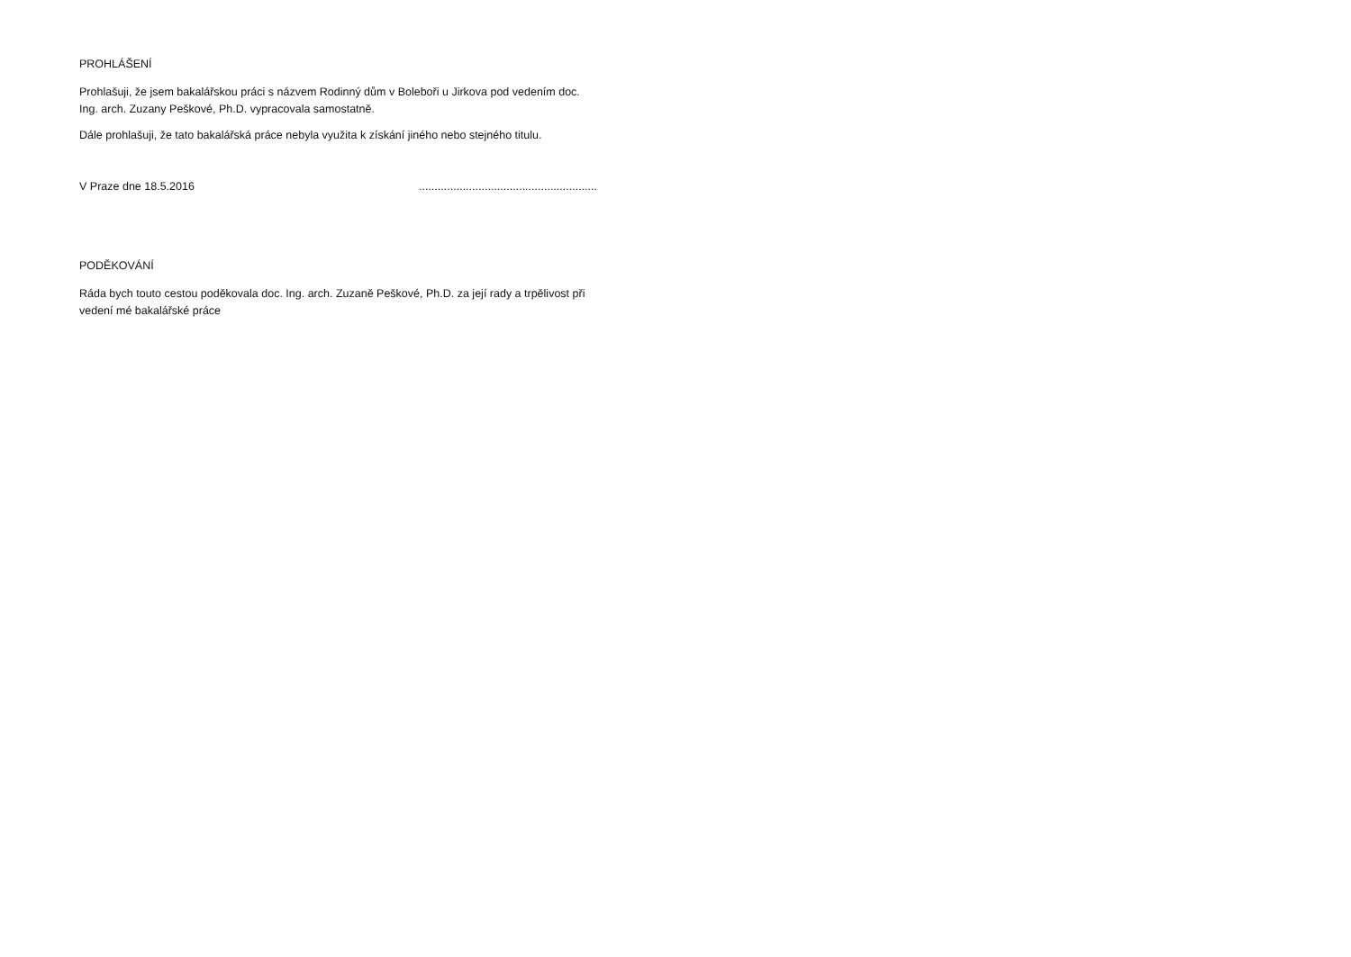PROHLÁŠENÍ
Prohlašuji, že jsem bakalářskou práci s názvem Rodinný dům v Boleboři u Jirkova pod vedením doc. Ing. arch. Zuzany Peškové, Ph.D. vypracovala samostatně.
Dále prohlašuji, že tato bakalářská práce nebyla využita k získání jiného nebo stejného titulu.
V Praze dne 18.5.2016.........................................................
PODĚKOVÁNÍ
Ráda bych touto cestou poděkovala doc. Ing. arch. Zuzaně Peškové, Ph.D. za její rady a trpělivost při vedení mé bakalářské práce